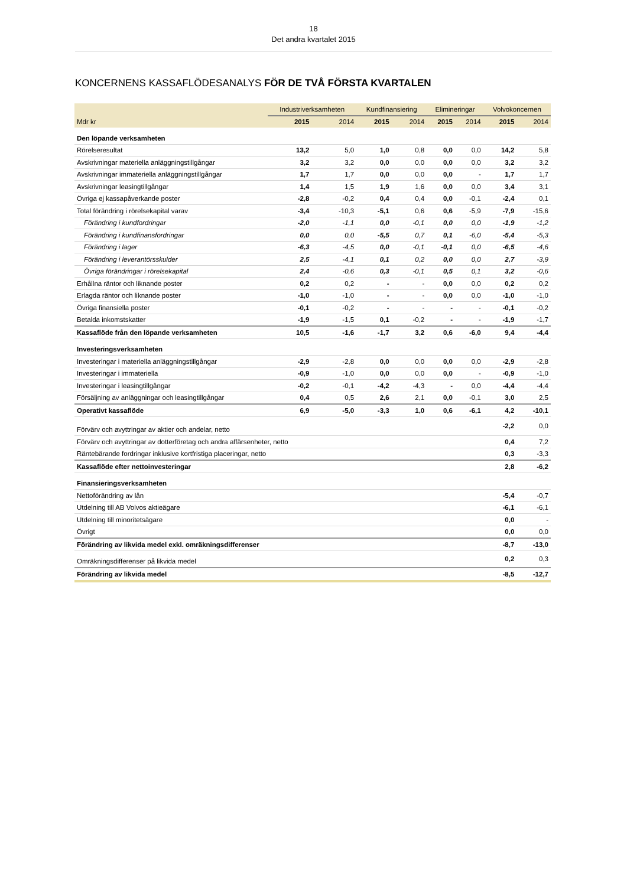18
Det andra kvartalet 2015
KONCERNENS KASSAFLÖDESANALYS FÖR DE TVÅ FÖRSTA KVARTALEN
| | Industriverksamheten | | Kundfinansiering | | Elimineringar | | Volvokoncernen | |
| --- | --- | --- | --- | --- | --- | --- | --- | --- |
| Mdr kr | 2015 | 2014 | 2015 | 2014 | 2015 | 2014 | 2015 | 2014 |
| Den löpande verksamheten | | | | | | | | |
| Rörelseresultat | 13,2 | 5,0 | 1,0 | 0,8 | 0,0 | 0,0 | 14,2 | 5,8 |
| Avskrivningar materiella anläggningstillgångar | 3,2 | 3,2 | 0,0 | 0,0 | 0,0 | 0,0 | 3,2 | 3,2 |
| Avskrivningar immateriella anläggningstillgångar | 1,7 | 1,7 | 0,0 | 0,0 | 0,0 | - | 1,7 | 1,7 |
| Avskrivningar leasingtillgångar | 1,4 | 1,5 | 1,9 | 1,6 | 0,0 | 0,0 | 3,4 | 3,1 |
| Övriga ej kassapåverkande poster | -2,8 | -0,2 | 0,4 | 0,4 | 0,0 | -0,1 | -2,4 | 0,1 |
| Total förändring i rörelsekapital varav | -3,4 | -10,3 | -5,1 | 0,6 | 0,6 | -5,9 | -7,9 | -15,6 |
| Förändring i kundfordringar | -2,0 | -1,1 | 0,0 | -0,1 | 0,0 | 0,0 | -1,9 | -1,2 |
| Förändring i kundfinansfordringar | 0,0 | 0,0 | -5,5 | 0,7 | 0,1 | -6,0 | -5,4 | -5,3 |
| Förändring i lager | -6,3 | -4,5 | 0,0 | -0,1 | -0,1 | 0,0 | -6,5 | -4,6 |
| Förändring i leverantörsskulder | 2,5 | -4,1 | 0,1 | 0,2 | 0,0 | 0,0 | 2,7 | -3,9 |
| Övriga förändringar i rörelsekapital | 2,4 | -0,6 | 0,3 | -0,1 | 0,5 | 0,1 | 3,2 | -0,6 |
| Erhållna räntor och liknande poster | 0,2 | 0,2 | - | - | 0,0 | 0,0 | 0,2 | 0,2 |
| Erlagda räntor och liknande poster | -1,0 | -1,0 | - | - | 0,0 | 0,0 | -1,0 | -1,0 |
| Övriga finansiella poster | -0,1 | -0,2 | - | - | - | - | -0,1 | -0,2 |
| Betalda inkomstskatter | -1,9 | -1,5 | 0,1 | -0,2 | - | - | -1,9 | -1,7 |
| Kassaflöde från den löpande verksamheten | 10,5 | -1,6 | -1,7 | 3,2 | 0,6 | -6,0 | 9,4 | -4,4 |
| Investeringsverksamheten | | | | | | | | |
| Investeringar i materiella anläggningstillgångar | -2,9 | -2,8 | 0,0 | 0,0 | 0,0 | 0,0 | -2,9 | -2,8 |
| Investeringar i immateriella | -0,9 | -1,0 | 0,0 | 0,0 | 0,0 | - | -0,9 | -1,0 |
| Investeringar i leasingtillgångar | -0,2 | -0,1 | -4,2 | -4,3 | - | 0,0 | -4,4 | -4,4 |
| Försäljning av anläggningar och leasingtillgångar | 0,4 | 0,5 | 2,6 | 2,1 | 0,0 | -0,1 | 3,0 | 2,5 |
| Operativt kassaflöde | 6,9 | -5,0 | -3,3 | 1,0 | 0,6 | -6,1 | 4,2 | -10,1 |
| Förvärv och avyttringar av aktier och andelar, netto | | | | | | | -2,2 | 0,0 |
| Förvärv och avyttringar av dotterföretag och andra affärsenheter, netto | | | | | | | 0,4 | 7,2 |
| Räntebärande fordringar inklusive kortfristiga placeringar, netto | | | | | | | 0,3 | -3,3 |
| Kassaflöde efter nettoinvesteringar | | | | | | | 2,8 | -6,2 |
| Finansieringsverksamheten | | | | | | | | |
| Nettoförändring av lån | | | | | | | -5,4 | -0,7 |
| Utdelning till AB Volvos aktieägare | | | | | | | -6,1 | -6,1 |
| Utdelning till minoritetsägare | | | | | | | 0,0 | - |
| Övrigt | | | | | | | 0,0 | 0,0 |
| Förändring av likvida medel exkl. omräkningsdifferenser | | | | | | | -8,7 | -13,0 |
| Omräkningsdifferenser på likvida medel | | | | | | | 0,2 | 0,3 |
| Förändring av likvida medel | | | | | | | -8,5 | -12,7 |